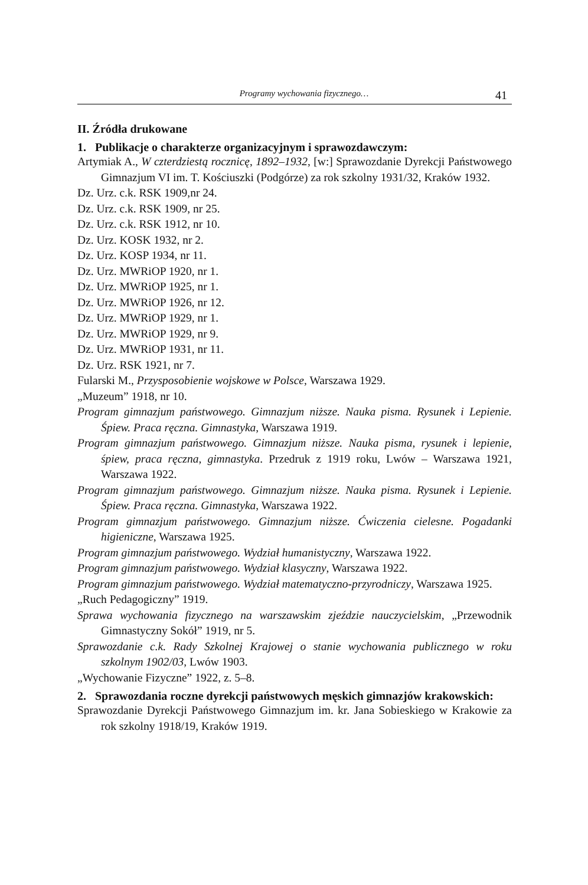Programy wychowania fizycznego… 41
II. Źródła drukowane
1. Publikacje o charakterze organizacyjnym i sprawozdawczym:
Artymiak A., W czterdziestą rocznicę, 1892–1932, [w:] Sprawozdanie Dyrekcji Państwowego Gimnazjum VI im. T. Kościuszki (Podgórze) za rok szkolny 1931/32, Kraków 1932.
Dz. Urz. c.k. RSK 1909,nr 24.
Dz. Urz. c.k. RSK 1909, nr 25.
Dz. Urz. c.k. RSK 1912, nr 10.
Dz. Urz. KOSK 1932, nr 2.
Dz. Urz. KOSP 1934, nr 11.
Dz. Urz. MWRiOP 1920, nr 1.
Dz. Urz. MWRiOP 1925, nr 1.
Dz. Urz. MWRiOP 1926, nr 12.
Dz. Urz. MWRiOP 1929, nr 1.
Dz. Urz. MWRiOP 1929, nr 9.
Dz. Urz. MWRiOP 1931, nr 11.
Dz. Urz. RSK 1921, nr 7.
Fularski M., Przysposobienie wojskowe w Polsce, Warszawa 1929.
„Muzeum” 1918, nr 10.
Program gimnazjum państwowego. Gimnazjum niższe. Nauka pisma. Rysunek i Lepienie. Śpiew. Praca ręczna. Gimnastyka, Warszawa 1919.
Program gimnazjum państwowego. Gimnazjum niższe. Nauka pisma, rysunek i lepienie, śpiew, praca ręczna, gimnastyka. Przedruk z 1919 roku, Lwów – Warszawa 1921, Warszawa 1922.
Program gimnazjum państwowego. Gimnazjum niższe. Nauka pisma. Rysunek i Lepienie. Śpiew. Praca ręczna. Gimnastyka, Warszawa 1922.
Program gimnazjum państwowego. Gimnazjum niższe. Ćwiczenia cielesne. Pogadanki higieniczne, Warszawa 1925.
Program gimnazjum państwowego. Wydział humanistyczny, Warszawa 1922.
Program gimnazjum państwowego. Wydział klasyczny, Warszawa 1922.
Program gimnazjum państwowego. Wydział matematyczno-przyrodniczy, Warszawa 1925.
„Ruch Pedagogiczny” 1919.
Sprawa wychowania fizycznego na warszawskim zjeździe nauczycielskim, „Przewodnik Gimnastyczny Sokół” 1919, nr 5.
Sprawozdanie c.k. Rady Szkolnej Krajowej o stanie wychowania publicznego w roku szkolnym 1902/03, Lwów 1903.
„Wychowanie Fizyczne” 1922, z. 5–8.
2. Sprawozdania roczne dyrekcji państwowych męskich gimnazjów krakowskich:
Sprawozdanie Dyrekcji Państwowego Gimnazjum im. kr. Jana Sobieskiego w Krakowie za rok szkolny 1918/19, Kraków 1919.